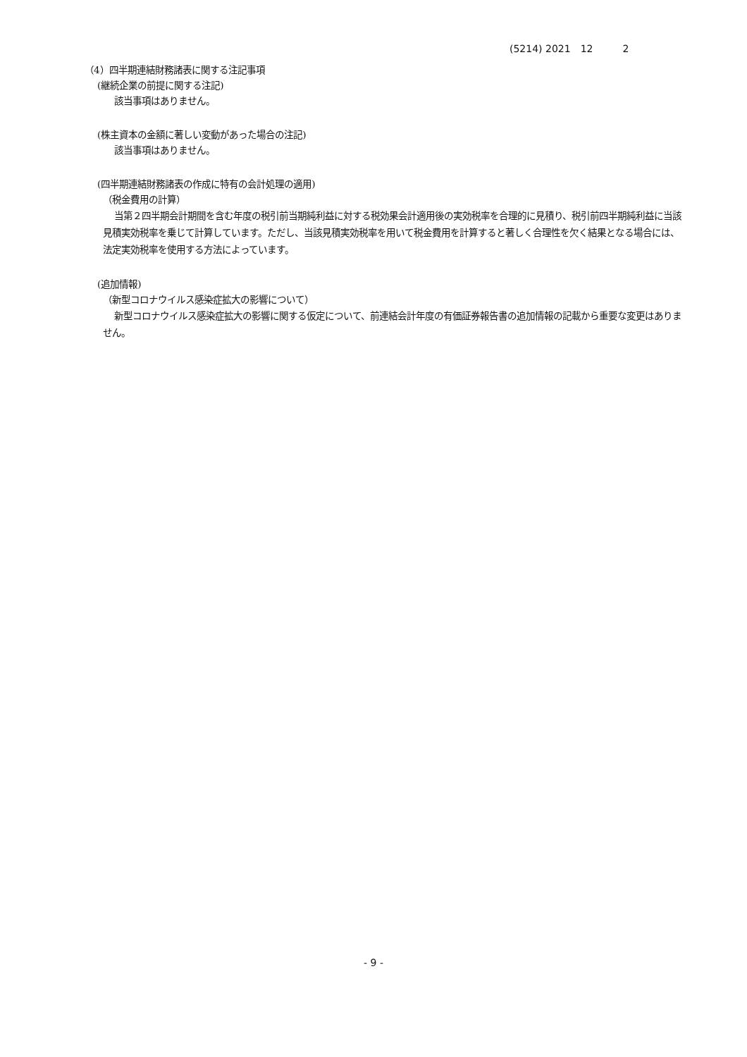(5214) 2021　12　　　2
（4）四半期連結財務諸表に関する注記事項
(継続企業の前提に関する注記)
該当事項はありません。
(株主資本の金額に著しい変動があった場合の注記)
該当事項はありません。
(四半期連結財務諸表の作成に特有の会計処理の適用)
（税金費用の計算）
当第２四半期会計期間を含む年度の税引前当期純利益に対する税効果会計適用後の実効税率を合理的に見積り、税引前四半期純利益に当該見積実効税率を乗じて計算しています。ただし、当該見積実効税率を用いて税金費用を計算すると著しく合理性を欠く結果となる場合には、法定実効税率を使用する方法によっています。
(追加情報)
（新型コロナウイルス感染症拡大の影響について）
新型コロナウイルス感染症拡大の影響に関する仮定について、前連結会計年度の有価証券報告書の追加情報の記載から重要な変更はありません。
- 9 -